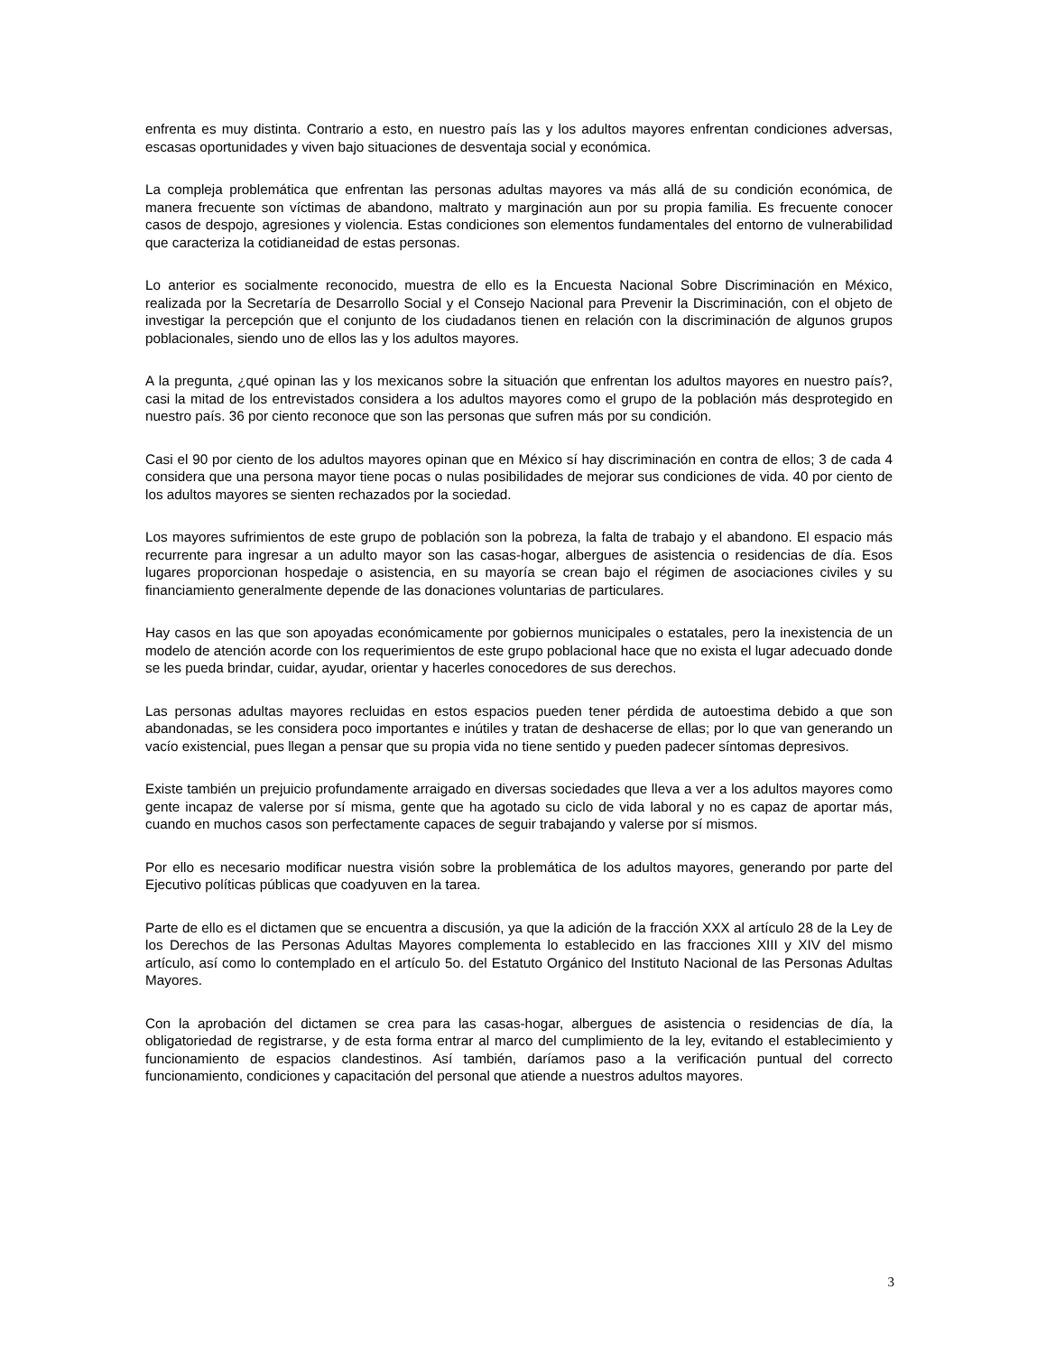enfrenta es muy distinta. Contrario a esto, en nuestro país las y los adultos mayores enfrentan condiciones adversas, escasas oportunidades y viven bajo situaciones de desventaja social y económica.
La compleja problemática que enfrentan las personas adultas mayores va más allá de su condición económica, de manera frecuente son víctimas de abandono, maltrato y marginación aun por su propia familia. Es frecuente conocer casos de despojo, agresiones y violencia. Estas condiciones son elementos fundamentales del entorno de vulnerabilidad que caracteriza la cotidianeidad de estas personas.
Lo anterior es socialmente reconocido, muestra de ello es la Encuesta Nacional Sobre Discriminación en México, realizada por la Secretaría de Desarrollo Social y el Consejo Nacional para Prevenir la Discriminación, con el objeto de investigar la percepción que el conjunto de los ciudadanos tienen en relación con la discriminación de algunos grupos poblacionales, siendo uno de ellos las y los adultos mayores.
A la pregunta, ¿qué opinan las y los mexicanos sobre la situación que enfrentan los adultos mayores en nuestro país?, casi la mitad de los entrevistados considera a los adultos mayores como el grupo de la población más desprotegido en nuestro país. 36 por ciento reconoce que son las personas que sufren más por su condición.
Casi el 90 por ciento de los adultos mayores opinan que en México sí hay discriminación en contra de ellos; 3 de cada 4 considera que una persona mayor tiene pocas o nulas posibilidades de mejorar sus condiciones de vida. 40 por ciento de los adultos mayores se sienten rechazados por la sociedad.
Los mayores sufrimientos de este grupo de población son la pobreza, la falta de trabajo y el abandono. El espacio más recurrente para ingresar a un adulto mayor son las casas-hogar, albergues de asistencia o residencias de día. Esos lugares proporcionan hospedaje o asistencia, en su mayoría se crean bajo el régimen de asociaciones civiles y su financiamiento generalmente depende de las donaciones voluntarias de particulares.
Hay casos en las que son apoyadas económicamente por gobiernos municipales o estatales, pero la inexistencia de un modelo de atención acorde con los requerimientos de este grupo poblacional hace que no exista el lugar adecuado donde se les pueda brindar, cuidar, ayudar, orientar y hacerles conocedores de sus derechos.
Las personas adultas mayores recluidas en estos espacios pueden tener pérdida de autoestima debido a que son abandonadas, se les considera poco importantes e inútiles y tratan de deshacerse de ellas; por lo que van generando un vacío existencial, pues llegan a pensar que su propia vida no tiene sentido y pueden padecer síntomas depresivos.
Existe también un prejuicio profundamente arraigado en diversas sociedades que lleva a ver a los adultos mayores como gente incapaz de valerse por sí misma, gente que ha agotado su ciclo de vida laboral y no es capaz de aportar más, cuando en muchos casos son perfectamente capaces de seguir trabajando y valerse por sí mismos.
Por ello es necesario modificar nuestra visión sobre la problemática de los adultos mayores, generando por parte del Ejecutivo políticas públicas que coadyuven en la tarea.
Parte de ello es el dictamen que se encuentra a discusión, ya que la adición de la fracción XXX al artículo 28 de la Ley de los Derechos de las Personas Adultas Mayores complementa lo establecido en las fracciones XIII y XIV del mismo artículo, así como lo contemplado en el artículo 5o. del Estatuto Orgánico del Instituto Nacional de las Personas Adultas Mayores.
Con la aprobación del dictamen se crea para las casas-hogar, albergues de asistencia o residencias de día, la obligatoriedad de registrarse, y de esta forma entrar al marco del cumplimiento de la ley, evitando el establecimiento y funcionamiento de espacios clandestinos. Así también, daríamos paso a la verificación puntual del correcto funcionamiento, condiciones y capacitación del personal que atiende a nuestros adultos mayores.
3